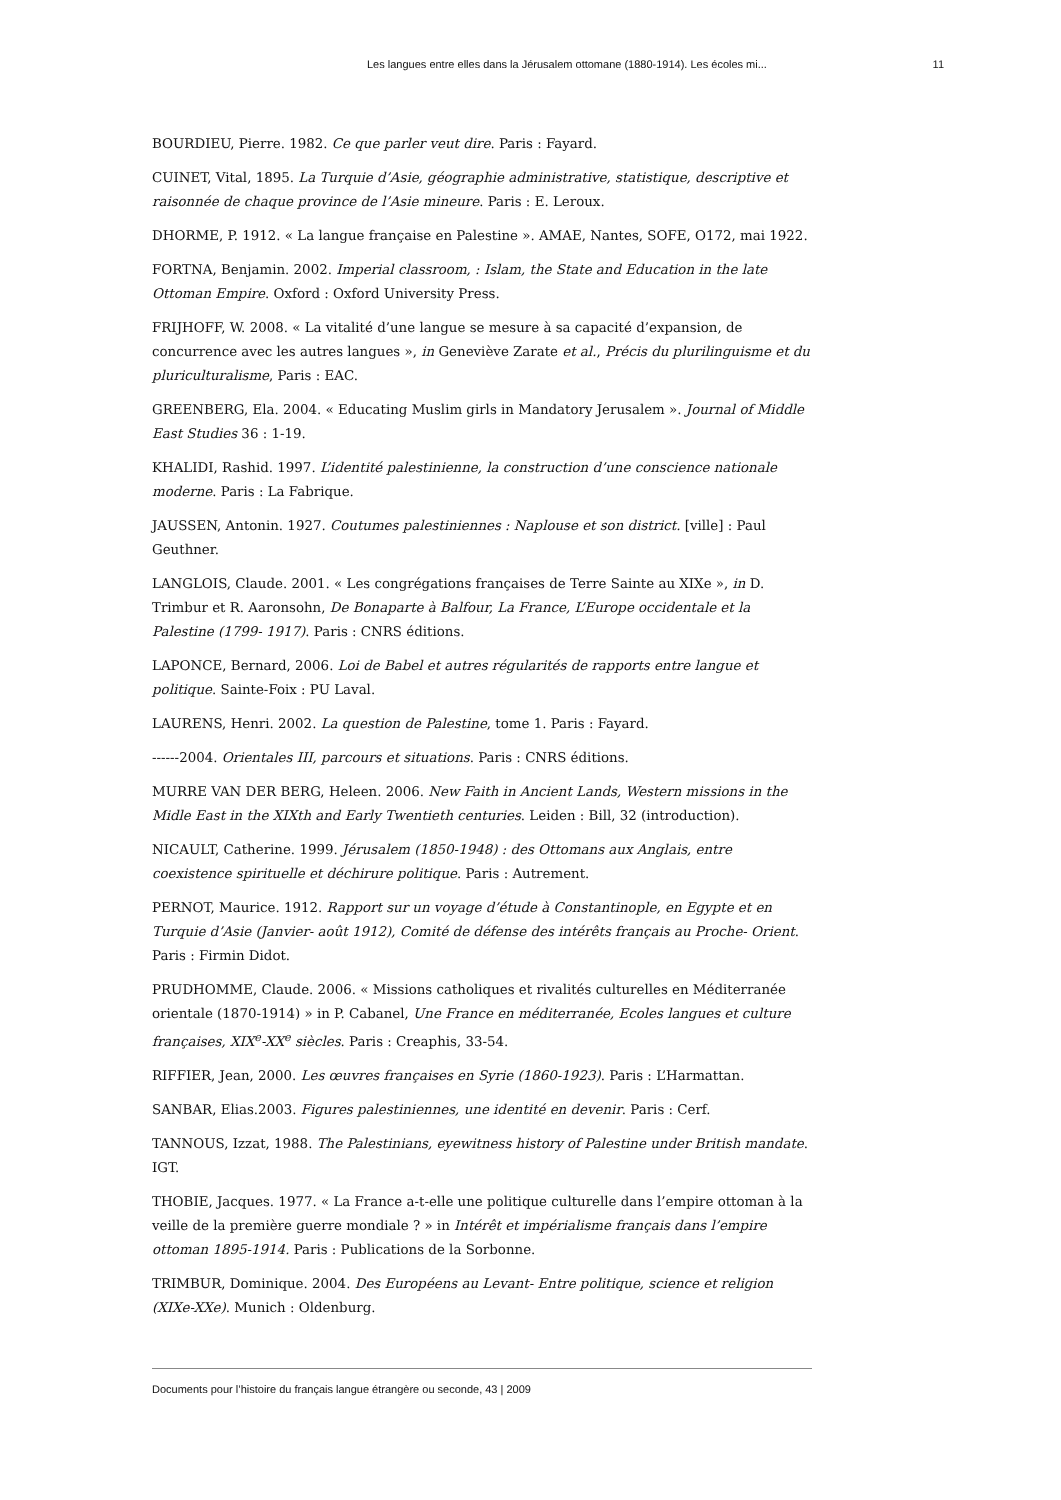Les langues entre elles dans la Jérusalem ottomane (1880-1914). Les écoles mi... 11
BOURDIEU, Pierre. 1982. Ce que parler veut dire. Paris : Fayard.
CUINET, Vital, 1895. La Turquie d’Asie, géographie administrative, statistique, descriptive et raisonnée de chaque province de l’Asie mineure. Paris : E. Leroux.
DHORME, P. 1912. « La langue française en Palestine ». AMAE, Nantes, SOFE, O172, mai 1922.
FORTNA, Benjamin. 2002. Imperial classroom, : Islam, the State and Education in the late Ottoman Empire. Oxford : Oxford University Press.
FRIJHOFF, W. 2008. « La vitalité d’une langue se mesure à sa capacité d’expansion, de concurrence avec les autres langues », in Geneviève Zarate et al., Précis du plurilinguisme et du pluriculturalisme, Paris : EAC.
GREENBERG, Ela. 2004. « Educating Muslim girls in Mandatory Jerusalem ». Journal of Middle East Studies 36 : 1-19.
KHALIDI, Rashid. 1997. L’identité palestinienne, la construction d’une conscience nationale moderne. Paris : La Fabrique.
JAUSSEN, Antonin. 1927. Coutumes palestiniennes : Naplouse et son district. [ville] : Paul Geuthner.
LANGLOIS, Claude. 2001. « Les congrégations françaises de Terre Sainte au XIXe », in D. Trimbur et R. Aaronsohn, De Bonaparte à Balfour, La France, L’Europe occidentale et la Palestine (1799- 1917). Paris : CNRS éditions.
LAPONCE, Bernard, 2006. Loi de Babel et autres régularités de rapports entre langue et politique. Sainte-Foix : PU Laval.
LAURENS, Henri. 2002. La question de Palestine, tome 1. Paris : Fayard.
------2004. Orientales III, parcours et situations. Paris : CNRS éditions.
MURRE VAN DER BERG, Heleen. 2006. New Faith in Ancient Lands, Western missions in the Midle East in the XIXth and Early Twentieth centuries. Leiden : Bill, 32 (introduction).
NICAULT, Catherine. 1999. Jérusalem (1850-1948) : des Ottomans aux Anglais, entre coexistence spirituelle et déchirure politique. Paris : Autrement.
PERNOT, Maurice. 1912. Rapport sur un voyage d’étude à Constantinople, en Egypte et en Turquie d’Asie (Janvier- août 1912), Comité de défense des intérêts français au Proche- Orient. Paris : Firmin Didot.
PRUDHOMME, Claude. 2006. « Missions catholiques et rivalités culturelles en Méditerranée orientale (1870-1914) » in P. Cabanel, Une France en méditerranée, Ecoles langues et culture françaises, XIX<sup>e</sup>-XX<sup>e</sup> siècles. Paris : Creaphis, 33-54.
RIFFIER, Jean, 2000. Les œuvres françaises en Syrie (1860-1923). Paris : L’Harmattan.
SANBAR, Elias.2003. Figures palestiniennes, une identité en devenir. Paris : Cerf.
TANNOUS, Izzat, 1988. The Palestinians, eyewitness history of Palestine under British mandate. IGT.
THOBIE, Jacques. 1977. « La France a-t-elle une politique culturelle dans l’empire ottoman à la veille de la première guerre mondiale ? » in Intérêt et impérialisme français dans l’empire ottoman 1895-1914. Paris : Publications de la Sorbonne.
TRIMBUR, Dominique. 2004. Des Européens au Levant- Entre politique, science et religion (XIXe-XXe). Munich : Oldenburg.
Documents pour l’histoire du français langue étrangère ou seconde, 43 | 2009